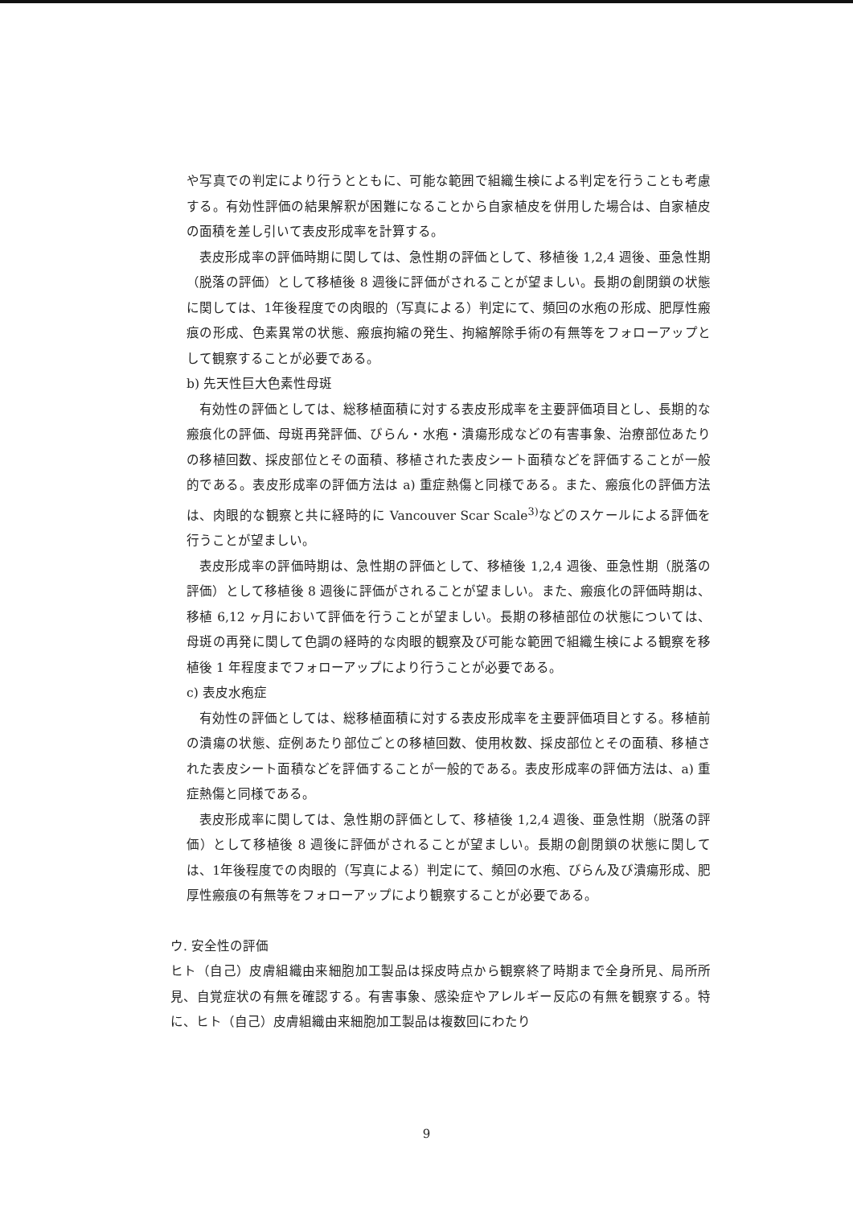や写真での判定により行うとともに、可能な範囲で組織生検による判定を行うことも考慮する。有効性評価の結果解釈が困難になることから自家植皮を併用した場合は、自家植皮の面積を差し引いて表皮形成率を計算する。
表皮形成率の評価時期に関しては、急性期の評価として、移植後 1,2,4 週後、亜急性期（脱落の評価）として移植後 8 週後に評価がされることが望ましい。長期の創閉鎖の状態に関しては、1年後程度での肉眼的（写真による）判定にて、頻回の水疱の形成、肥厚性瘢痕の形成、色素異常の状態、瘢痕拘縮の発生、拘縮解除手術の有無等をフォローアップとして観察することが必要である。
b) 先天性巨大色素性母斑
有効性の評価としては、総移植面積に対する表皮形成率を主要評価項目とし、長期的な瘢痕化の評価、母斑再発評価、びらん・水疱・潰瘍形成などの有害事象、治療部位あたりの移植回数、採皮部位とその面積、移植された表皮シート面積などを評価することが一般的である。表皮形成率の評価方法は a) 重症熱傷と同様である。また、瘢痕化の評価方法は、肉眼的な観察と共に経時的に Vancouver Scar Scale<sup>3)</sup>などのスケールによる評価を行うことが望ましい。
表皮形成率の評価時期は、急性期の評価として、移植後 1,2,4 週後、亜急性期（脱落の評価）として移植後 8 週後に評価がされることが望ましい。また、瘢痕化の評価時期は、移植 6,12 ヶ月において評価を行うことが望ましい。長期の移植部位の状態については、母斑の再発に関して色調の経時的な肉眼的観察及び可能な範囲で組織生検による観察を移植後 1 年程度までフォローアップにより行うことが必要である。
c) 表皮水疱症
有効性の評価としては、総移植面積に対する表皮形成率を主要評価項目とする。移植前の潰瘍の状態、症例あたり部位ごとの移植回数、使用枚数、採皮部位とその面積、移植された表皮シート面積などを評価することが一般的である。表皮形成率の評価方法は、a) 重症熱傷と同様である。
表皮形成率に関しては、急性期の評価として、移植後 1,2,4 週後、亜急性期（脱落の評価）として移植後 8 週後に評価がされることが望ましい。長期の創閉鎖の状態に関しては、1年後程度での肉眼的（写真による）判定にて、頻回の水疱、びらん及び潰瘍形成、肥厚性瘢痕の有無等をフォローアップにより観察することが必要である。
ウ. 安全性の評価
ヒト（自己）皮膚組織由来細胞加工製品は採皮時点から観察終了時期まで全身所見、局所所見、自覚症状の有無を確認する。有害事象、感染症やアレルギー反応の有無を観察する。特に、ヒト（自己）皮膚組織由来細胞加工製品は複数回にわたり
9